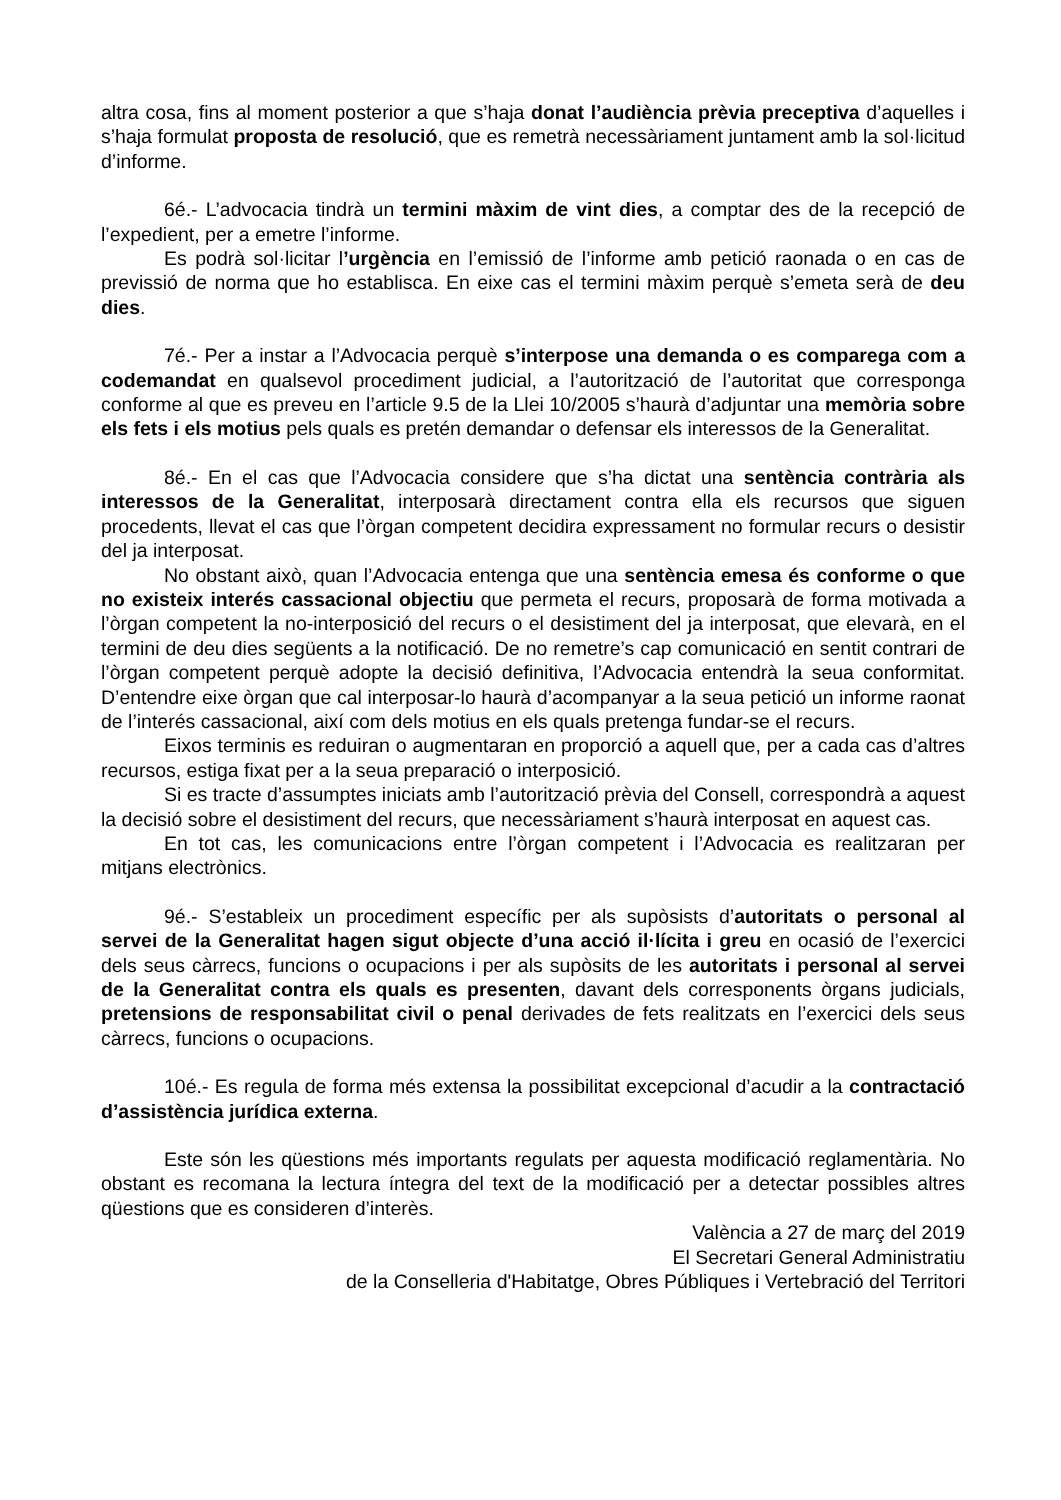altra cosa, fins al moment posterior a que s’haja donat l’audiència prèvia preceptiva d’aquelles i s’haja formulat proposta de resolució, que es remetrà necessàriament juntament amb la sol·licitud d’informe.
6é.- L’advocacia tindrà un termini màxim de vint dies, a comptar des de la recepció de l’expedient, per a emetre l’informe.
Es podrà sol·licitar l’urgència en l’emissió de l’informe amb petició raonada o en cas de previssió de norma que ho establisca. En eixe cas el termini màxim perquè s’emeta serà de deu dies.
7é.- Per a instar a l’Advocacia perquè s’interpose una demanda o es comparega com a codemandat en qualsevol procediment judicial, a l’autorització de l’autoritat que corresponga conforme al que es preveu en l’article 9.5 de la Llei 10/2005 s’haurà d’adjuntar una memòria sobre els fets i els motius pels quals es pretén demandar o defensar els interessos de la Generalitat.
8é.- En el cas que l’Advocacia considere que s’ha dictat una sentència contrària als interessos de la Generalitat, interposarà directament contra ella els recursos que siguen procedents, llevat el cas que l’òrgan competent decidira expressament no formular recurs o desistir del ja interposat.
No obstant això, quan l’Advocacia entenga que una sentència emesa és conforme o que no existeix interés cassacional objectiu que permeta el recurs, proposarà de forma motivada a l’òrgan competent la no-interposició del recurs o el desistiment del ja interposat, que elevarà, en el termini de deu dies següents a la notificació. De no remetre’s cap comunicació en sentit contrari de l’òrgan competent perquè adopte la decisió definitiva, l’Advocacia entendrà la seua conformitat. D’entendre eixe òrgan que cal interposar-lo haurà d’acompanyar a la seua petició un informe raonat de l’interés cassacional, així com dels motius en els quals pretenga fundar-se el recurs.
Eixos terminis es reduiran o augmentaran en proporció a aquell que, per a cada cas d’altres recursos, estiga fixat per a la seua preparació o interposició.
Si es tracte d’assumptes iniciats amb l’autorització prèvia del Consell, correspondrà a aquest la decisió sobre el desistiment del recurs, que necessàriament s’haurà interposat en aquest cas.
En tot cas, les comunicacions entre l’òrgan competent i l’Advocacia es realitzaran per mitjans electrònics.
9é.- S’estableix un procediment específic per als supòsists d’autoritats o personal al servei de la Generalitat hagen sigut objecte d’una acció il·lícita i greu en ocasió de l’exercici dels seus càrrecs, funcions o ocupacions i per als supòsits de les autoritats i personal al servei de la Generalitat contra els quals es presenten, davant dels corresponents òrgans judicials, pretensions de responsabilitat civil o penal derivades de fets realitzats en l’exercici dels seus càrrecs, funcions o ocupacions.
10é.- Es regula de forma més extensa la possibilitat excepcional d’acudir a la contractació d’assistència jurídica externa.
Este són les qüestions més importants regulats per aquesta modificació reglamentària. No obstant es recomana la lectura íntegra del text de la modificació per a detectar possibles altres qüestions que es consideren d’interès.
València a 27 de març del 2019
El Secretari General Administratiu
de la Conselleria d'Habitatge, Obres Públiques i Vertebració del Territori